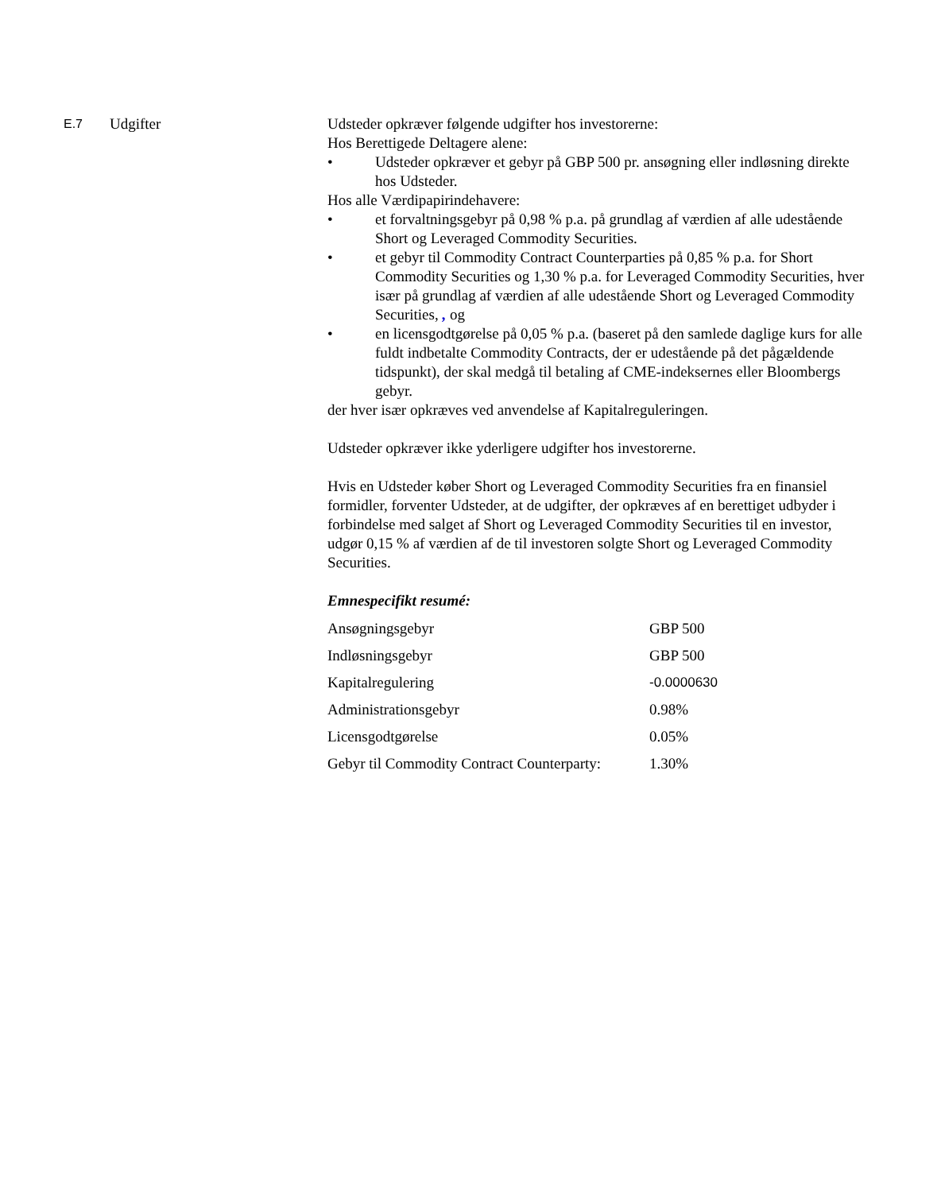E.7
Udgifter Udsteder opkræver følgende udgifter hos investorerne:
Hos Berettigede Deltagere alene:
• Udsteder opkræver et gebyr på GBP 500 pr. ansøgning eller indløsning direkte hos Udsteder.
Hos alle Værdipapirindehavere:
• et forvaltningsgebyr på 0,98 % p.a. på grundlag af værdien af alle udestående Short og Leveraged Commodity Securities.
• et gebyr til Commodity Contract Counterparties på 0,85 % p.a. for Short Commodity Securities og 1,30 % p.a. for Leveraged Commodity Securities, hver især på grundlag af værdien af alle udestående Short og Leveraged Commodity Securities, , og
• en licensgodtgørelse på 0,05 % p.a. (baseret på den samlede daglige kurs for alle fuldt indbetalte Commodity Contracts, der er udestående på det pågældende tidspunkt), der skal medgå til betaling af CME-indeksernes eller Bloombergs gebyr.
der hver især opkræves ved anvendelse af Kapitalreguleringen.
Udsteder opkræver ikke yderligere udgifter hos investorerne.
Hvis en Udsteder køber Short og Leveraged Commodity Securities fra en finansiel formidler, forventer Udsteder, at de udgifter, der opkræves af en berettiget udbyder i forbindelse med salget af Short og Leveraged Commodity Securities til en investor, udgør 0,15 % af værdien af de til investoren solgte Short og Leveraged Commodity Securities.
Emnespecifikt resumé:
| Ansøgningsgebyr | GBP 500 |
| Indløsningsgebyr | GBP 500 |
| Kapitalregulering | -0.0000630 |
| Administrationsgebyr | 0.98% |
| Licensgodtgørelse | 0.05% |
| Gebyr til Commodity Contract Counterparty: | 1.30% |